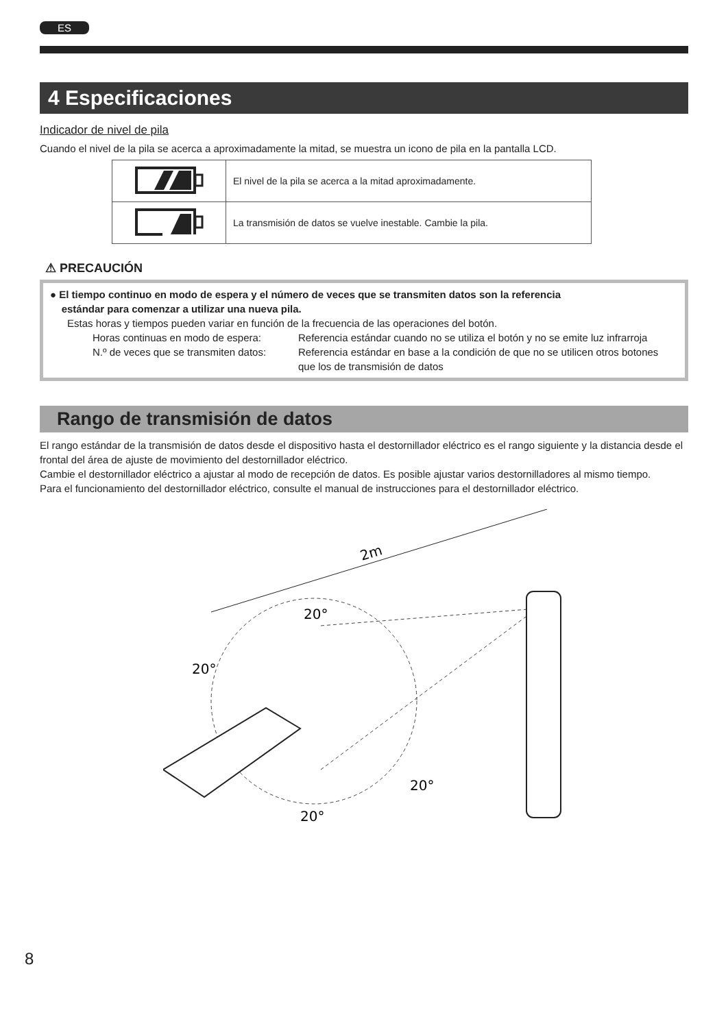ES
4 Especificaciones
Indicador de nivel de pila
Cuando el nivel de la pila se acerca a aproximadamente la mitad, se muestra un icono de pila en la pantalla LCD.
| | El nivel de la pila se acerca a la mitad aproximadamente. |
| | La transmisión de datos se vuelve inestable. Cambie la pila. |
⚠ PRECAUCIÓN
● El tiempo continuo en modo de espera y el número de veces que se transmiten datos son la referencia
estándar para comenzar a utilizar una nueva pila.
Estas horas y tiempos pueden variar en función de la frecuencia de las operaciones del botón.
Horas continuas en modo de espera:
Referencia estándar cuando no se utiliza el botón y no se emite luz infrarroja
N.º de veces que se transmiten datos:
Referencia estándar en base a la condición de que no se utilicen otros botones que los de transmisión de datos
Rango de transmisión de datos
El rango estándar de la transmisión de datos desde el dispositivo hasta el destornillador eléctrico es el rango siguiente y la distancia desde el frontal del área de ajuste de movimiento del destornillador eléctrico.
Cambie el destornillador eléctrico a ajustar al modo de recepción de datos. Es posible ajustar varios destornilladores al mismo tiempo.
Para el funcionamiento del destornillador eléctrico, consulte el manual de instrucciones para el destornillador eléctrico.
2m
20°
20°
20°
20°
8